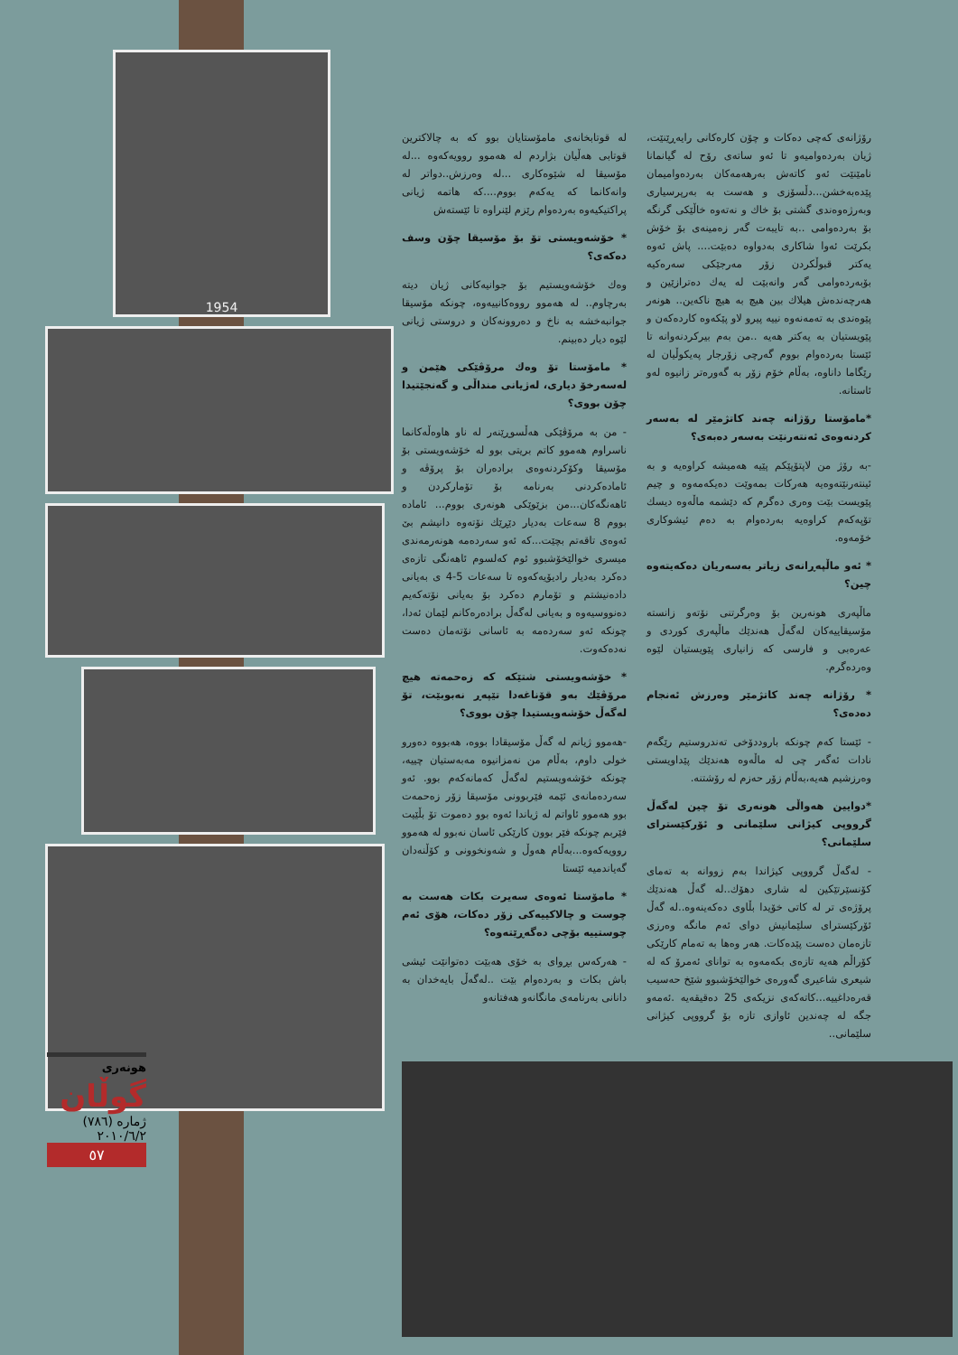1954
لە قوتابخانەی مامۆستایان بوو کە بە چالاکترین قوتابی هەڵیان بژاردم لە هەموو روویەکەوە ...لە مۆسیقا لە شێوەکاری ...لە وەرزش..دواتر لە وانەکانما کە یەکەم بووم....کە هاتمە ژیانی پراکتیکیەوە بەردەوام رێزم لێنراوە تا ئێستەش
* خۆشەویستی تۆ بۆ مۆسیقا چۆن وسف دەکەی؟
وەك خۆشەویستیم بۆ جوانیەکانی ژیان دیتە بەرچاوم.. لە هەموو رووەکانییەوە، چونکە مۆسیقا جوانبەخشە بە ناخ و دەروونەکان و دروستی ژیانی لێوە دیار دەبینم.
* مامۆستا تۆ وەك مرۆڤێکی هێمن و لەسەرخۆ دیاری، لەژیانی منداڵی و گەنجێتیدا چۆن بووی؟
- من بە مرۆڤێکی هەڵسوڕێنەر لە ناو هاوەڵەکانما ناسراوم هەموو کاتم بریتی بوو لە خۆشەویستی بۆ مۆسیقا وکۆکردنەوەی برادەران بۆ پرۆڤە و ئامادەکردنی بەرنامە بۆ تۆمارکردن و ئاهەنگەکان...من بزێوێکی هونەری بووم... ئامادە بووم 8 سەعات بەدیار دێڕێك نۆتەوە دانیشم بێ ئەوەی تاقەتم بچێت...کە ئەو سەردەمە هونەرمەندی میسری خوالێخۆشبوو ئوم کەلسوم ئاهەنگی تازەی دەکرد بەدیار رادیۆیەکەوە تا سەعات 5-4 ی بەیانی دادەنیشتم و تۆمارم دەکرد بۆ بەیانی نۆتەکەیم دەنووسیەوە و بەیانی لەگەڵ برادەرەکانم لێمان ئەدا، چونکە ئەو سەردەمە بە ئاسانی نۆتەمان دەست نەدەکەوت.
* خۆشەویستی شتێکە کە زەحمەتە هیچ مرۆڤێك بەو قۆناغەدا تێپەڕ نەبوبێت، تۆ لەگەڵ خۆشەویستیدا چۆن بووی؟
-هەموو ژیانم لە گەڵ مۆسیقادا بووە، هەبووە دەورو خولی داوم، بەڵام من نەمزانیوە مەبەستیان چییە، چونکە خۆشەویستیم لەگەڵ کەمانەکەم بوو. ئەو سەردەمانەی ئێمە فێربوونی مۆسیقا زۆر زەحمەت بوو هەموو ئاواتم لە ژیاندا ئەوە بوو دەموت تۆ بڵێیت فێربم چونکە فێر بوون کارێکی ئاسان نەبوو لە هەموو روویەکەوە...بەڵام هەوڵ و شەونخوونی و کۆڵنەدان گەیاندمیە ئێستا
* مامۆستا ئەوەی سەیرت بکات هەست بە چوست و چالاکییەکی زۆر دەکات، هۆی ئەم چوستییە بۆچی دەگەڕێتەوە؟
- هەرکەس بڕوای بە خۆی هەبێت دەتوانێت ئیشی باش بکات و بەردەوام بێت ..لەگەڵ بایەخدان بە دانانی بەرنامەی مانگانەو هەفتانەو
رۆژانەی کەچی دەکات و چۆن کارەکانی رایەڕێنێت، ژیان بەردەوامیەو تا ئەو ساتەی رۆح لە گیانمانا نامێنێت ئەو کاتەش بەرهەمەکان بەردەوامیمان پێدەبەخشن...دڵسۆزی و هەست بە بەرپرسیاری وبەرژەوەندی گشتی بۆ خاك و نەتەوە خاڵێکی گرنگە بۆ بەردەوامی ..بە تایبەت گەر زەمینەی بۆ خۆش بکرێت ئەوا شاکاری بەدواوە دەبێت.... پاش ئەوە یەکتر قبوڵکردن زۆر مەرجێکی سەرەکیە بۆبەردەوامی گەر وانەبێت لە یەك دەترازێین و هەرچەندەش هیلاك بین هیچ بە هیچ ناکەین.. هونەر پێوەندی بە تەمەنەوە نییە پیرو لاو پێکەوە کاردەکەن و پێویستیان بە یەکتر هەیە ..من بەم بیرکردنەوانە تا ئێستا بەردەوام بووم گەرچی زۆرجار پەیکوڵیان لە رێگاما داناوە، بەڵام خۆم زۆر بە گەورەتر زانیوە لەو ئاستانە.
*مامۆستا رۆژانە چەند کاتژمێر لە بەسەر کردنەوەی ئەنتەرنێت بەسەر دەبەی؟
-بە رۆژ من لاپتۆپێکم پێیە هەمیشە کراوەیە و بە ئینتەرنێتەوەیە هەرکات بمەوێت دەیکەمەوە و چیم پێویست بێت وەری دەگرم کە دێشمە ماڵەوە دیسك تۆپەکەم کراوەیە بەردەوام بە دەم ئیشوکاری خۆمەوە.
* ئەو ماڵپەڕانەی زیاتر بەسەریان دەکەیتەوە چین؟
ماڵپەری هونەرین بۆ وەرگرتنی نۆتەو زانستە مۆسیقاییەکان لەگەڵ هەندێك ماڵپەری کوردی و عەرەبی و فارسی کە زانیاری پێویستیان لێوە وەردەگرم.
* رۆژانە چەند کاتژمێر وەرزش ئەنجام دەدەی؟
- ئێستا کەم چونکە باروددۆخی تەندروستیم رێگەم نادات ئەگەر چی لە ماڵەوە هەندێك پێداویستی وەرزشیم هەیە،بەڵام زۆر حەزم لە رۆشتنە.
*دوایین هەواڵی هونەری تۆ چین لەگەڵ گرووپی کیژانی سلێمانی و ئۆرکێسترای سلێمانی؟
- لەگەڵ گرووپی کیژاندا بەم زووانە بە تەمای کۆنسێرتێکین لە شاری دهۆك..لە گەڵ هەندێك پرۆژەی تر لە کاتی خۆیدا بڵاوی دەکەینەوە..لە گەڵ ئۆرکێسترای سلێمانیش دوای ئەم مانگە وەرزی تازەمان دەست پێدەکات. هەر وەها بە تەمام کارێکی کۆراڵم هەیە تازەی بکەمەوە بە توانای ئەمرۆ کە لە شیعری شاعیری گەورەی خوالێخۆشبوو شێخ حەسیب قەرەداغییە...کاتەکەی نزیکەی 25 دەقیقەیە .ئەمەو جگە لە چەندین ئاوازی تازە بۆ گرووپی کیژانی سلێمانی..
هونەری
گوڵان
ژمارە (٧٨٦)
٢٠١٠/٦/٢
٥٧